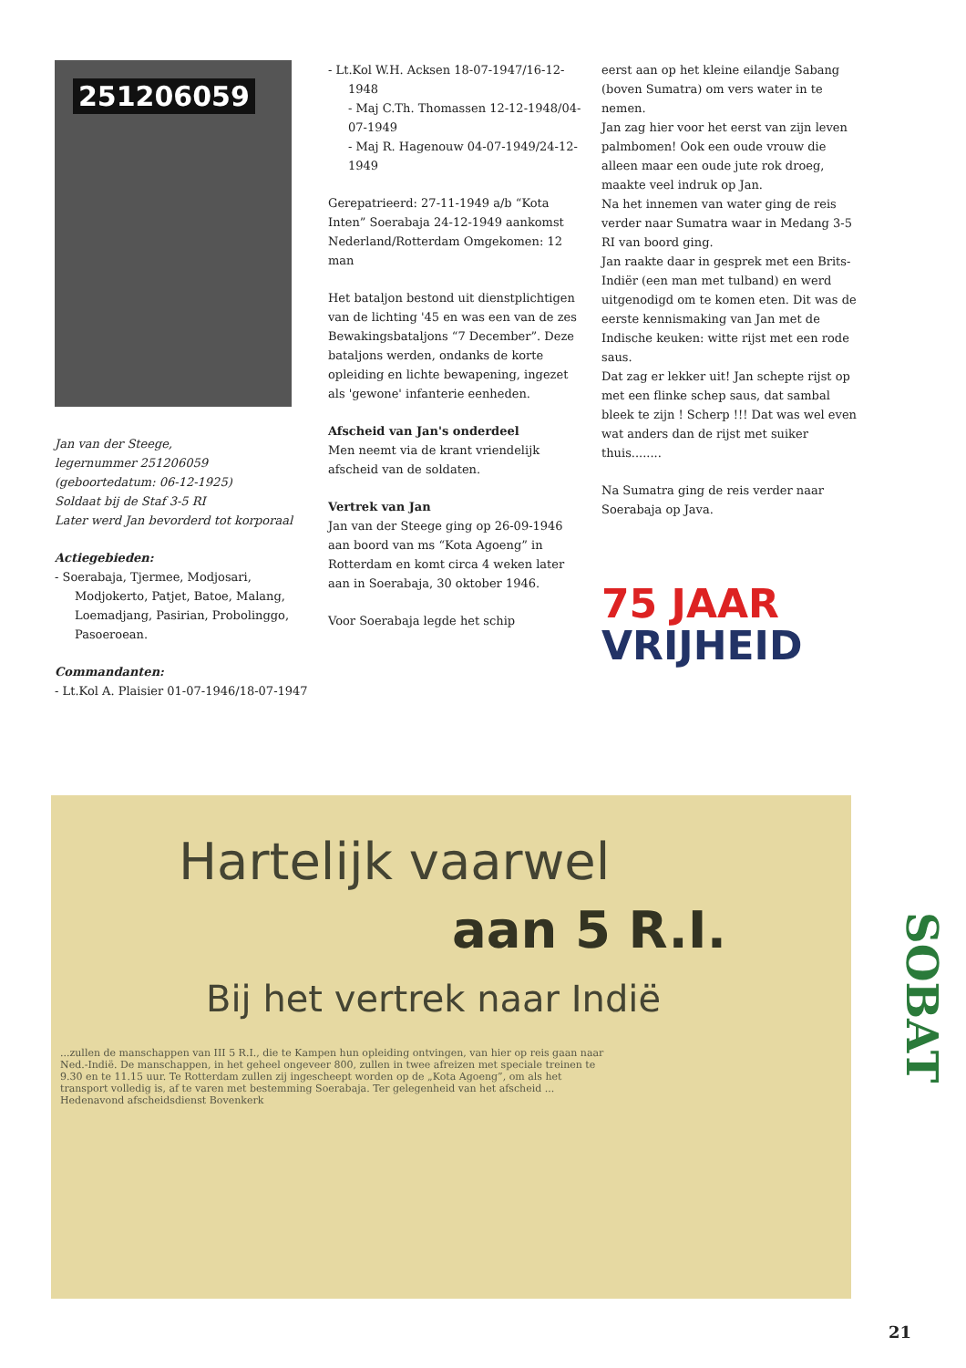251206059
Jan van der Steege,
legernummer 251206059
(geboortedatum: 06-12-1925)
Soldaat bij de Staf 3-5 RI
Later werd Jan bevorderd tot korporaal
Actiegebieden:
- Soerabaja, Tjermee, Modjosari, Modjokerto, Patjet, Batoe, Malang, Loemadjang, Pasirian, Probolinggo, Pasoeroean.
Commandanten:
- Lt.Kol A. Plaisier 01-07-1946/18-07-1947
- Lt.Kol W.H. Acksen 18-07-1947/16-12-1948
- Maj C.Th. Thomassen 12-12-1948/04-07-1949
- Maj R. Hagenouw 04-07-1949/24-12-1949
Gerepatrieerd: 27-11-1949 a/b “Kota Inten” Soerabaja 24-12-1949 aankomst Nederland/Rotterdam Omgekomen: 12 man
Het bataljon bestond uit dienstplichtigen van de lichting '45 en was een van de zes Bewakingsbataljons “7 December”. Deze bataljons werden, ondanks de korte opleiding en lichte bewapening, ingezet als 'gewone' infanterie eenheden.
Afscheid van Jan's onderdeel
Men neemt via de krant vriendelijk afscheid van de soldaten.
Vertrek van Jan
Jan van der Steege ging op 26-09-1946 aan boord van ms “Kota Agoeng” in Rotterdam en komt circa 4 weken later aan in Soerabaja, 30 oktober 1946.
Voor Soerabaja legde het schip
eerst aan op het kleine eilandje Sabang (boven Sumatra) om vers water in te nemen.
Jan zag hier voor het eerst van zijn leven palmbomen! Ook een oude vrouw die alleen maar een oude jute rok droeg, maakte veel indruk op Jan.
Na het innemen van water ging de reis verder naar Sumatra waar in Medang 3-5 RI van boord ging.
Jan raakte daar in gesprek met een Brits-Indiër (een man met tulband) en werd uitgenodigd om te komen eten. Dit was de eerste kennismaking van Jan met de Indische keuken: witte rijst met een rode saus.
Dat zag er lekker uit! Jan schepte rijst op met een flinke schep saus, dat sambal bleek te zijn ! Scherp !!! Dat was wel even wat anders dan de rijst met suiker thuis........
Na Sumatra ging de reis verder naar Soerabaja op Java.
75 JAAR
VRIJHEID
Hartelijk vaarwel
aan 5 R.I.
Bij het vertrek naar Indië
...zullen de manschappen van III 5 R.I., die te Kampen hun opleiding ontvingen, van hier op reis gaan naar Ned.-Indië. De manschappen, in het geheel ongeveer 800, zullen in twee afreizen met speciale treinen te 9.30 en te 11.15 uur. Te Rotterdam zullen zij ingescheept worden op de „Kota Agoeng”, om als het transport volledig is, af te varen met bestemming Soerabaja. Ter gelegenheid van het afscheid ... Hedenavond afscheidsdienst Bovenkerk
SOBAT
21